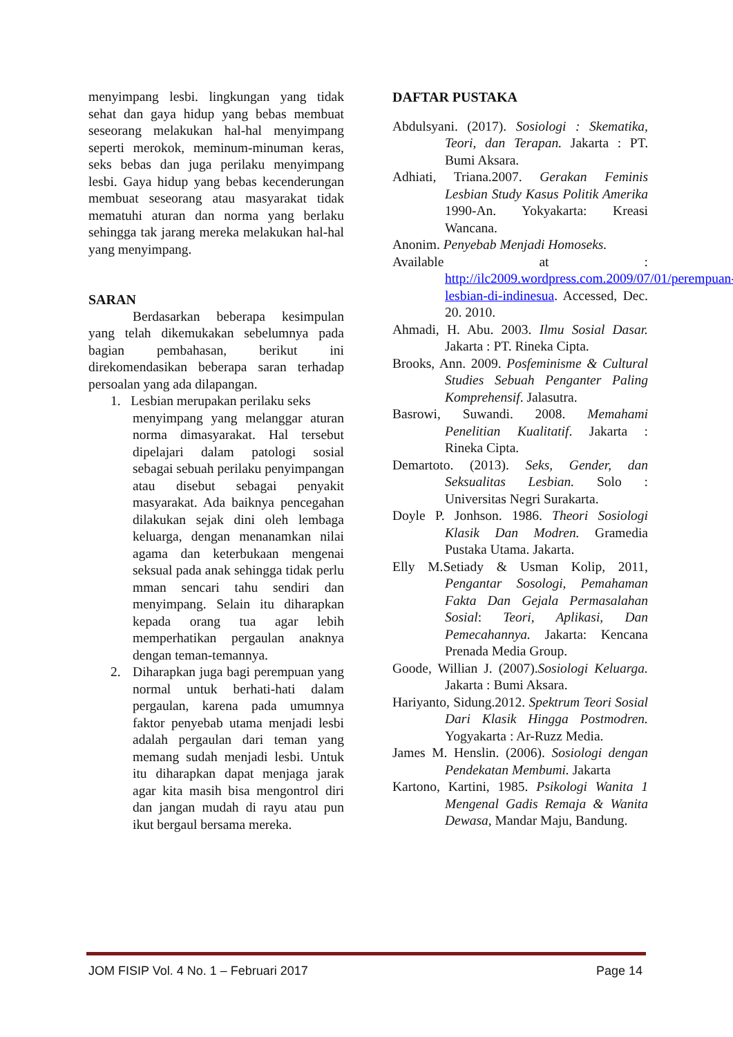menyimpang lesbi. lingkungan yang tidak sehat dan gaya hidup yang bebas membuat seseorang melakukan hal-hal menyimpang seperti merokok, meminum-minuman keras, seks bebas dan juga perilaku menyimpang lesbi. Gaya hidup yang bebas kecenderungan membuat seseorang atau masyarakat tidak mematuhi aturan dan norma yang berlaku sehingga tak jarang mereka melakukan hal-hal yang menyimpang.
SARAN
Berdasarkan beberapa kesimpulan yang telah dikemukakan sebelumnya pada bagian pembahasan, berikut ini direkomendasikan beberapa saran terhadap persoalan yang ada dilapangan.
1. Lesbian merupakan perilaku seks
menyimpang yang melanggar aturan norma dimasyarakat. Hal tersebut dipelajari dalam patologi sosial sebagai sebuah perilaku penyimpangan atau disebut sebagai penyakit masyarakat. Ada baiknya pencegahan dilakukan sejak dini oleh lembaga keluarga, dengan menanamkan nilai agama dan keterbukaan mengenai seksual pada anak sehingga tidak perlu mman sencari tahu sendiri dan menyimpang. Selain itu diharapkan kepada orang tua agar lebih memperhatikan pergaulan anaknya dengan teman-temannya.
2. Diharapkan juga bagi perempuan yang normal untuk berhati-hati dalam pergaulan, karena pada umumnya faktor penyebab utama menjadi lesbi adalah pergaulan dari teman yang memang sudah menjadi lesbi. Untuk itu diharapkan dapat menjaga jarak agar kita masih bisa mengontrol diri dan jangan mudah di rayu atau pun ikut bergaul bersama mereka.
DAFTAR PUSTAKA
Abdulsyani. (2017). Sosiologi : Skematika, Teori, dan Terapan. Jakarta : PT. Bumi Aksara.
Adhiati, Triana.2007. Gerakan Feminis Lesbian Study Kasus Politik Amerika 1990-An. Yokyakarta: Kreasi Wancana.
Anonim. Penyebab Menjadi Homoseks.
Available at : http://ilc2009.wordpress.com.2009/07/01/perempuan-lesbian-di-indinesua. Accessed, Dec. 20. 2010.
Ahmadi, H. Abu. 2003. Ilmu Sosial Dasar. Jakarta : PT. Rineka Cipta.
Brooks, Ann. 2009. Posfeminisme & Cultural Studies Sebuah Penganter Paling Komprehensif. Jalasutra.
Basrowi, Suwandi. 2008. Memahami Penelitian Kualitatif. Jakarta : Rineka Cipta.
Demartoto. (2013). Seks, Gender, dan Seksualitas Lesbian. Solo : Universitas Negri Surakarta.
Doyle P. Jonhson. 1986. Theori Sosiologi Klasik Dan Modren. Gramedia Pustaka Utama. Jakarta.
Elly M.Setiady & Usman Kolip, 2011, Pengantar Sosologi, Pemahaman Fakta Dan Gejala Permasalahan Sosial: Teori, Aplikasi, Dan Pemecahannya. Jakarta: Kencana Prenada Media Group.
Goode, Willian J. (2007).Sosiologi Keluarga. Jakarta : Bumi Aksara.
Hariyanto, Sidung.2012. Spektrum Teori Sosial Dari Klasik Hingga Postmodren. Yogyakarta : Ar-Ruzz Media.
James M. Henslin. (2006). Sosiologi dengan Pendekatan Membumi. Jakarta
Kartono, Kartini, 1985. Psikologi Wanita 1 Mengenal Gadis Remaja & Wanita Dewasa, Mandar Maju, Bandung.
JOM FISIP Vol. 4 No. 1 – Februari 2017 Page 14